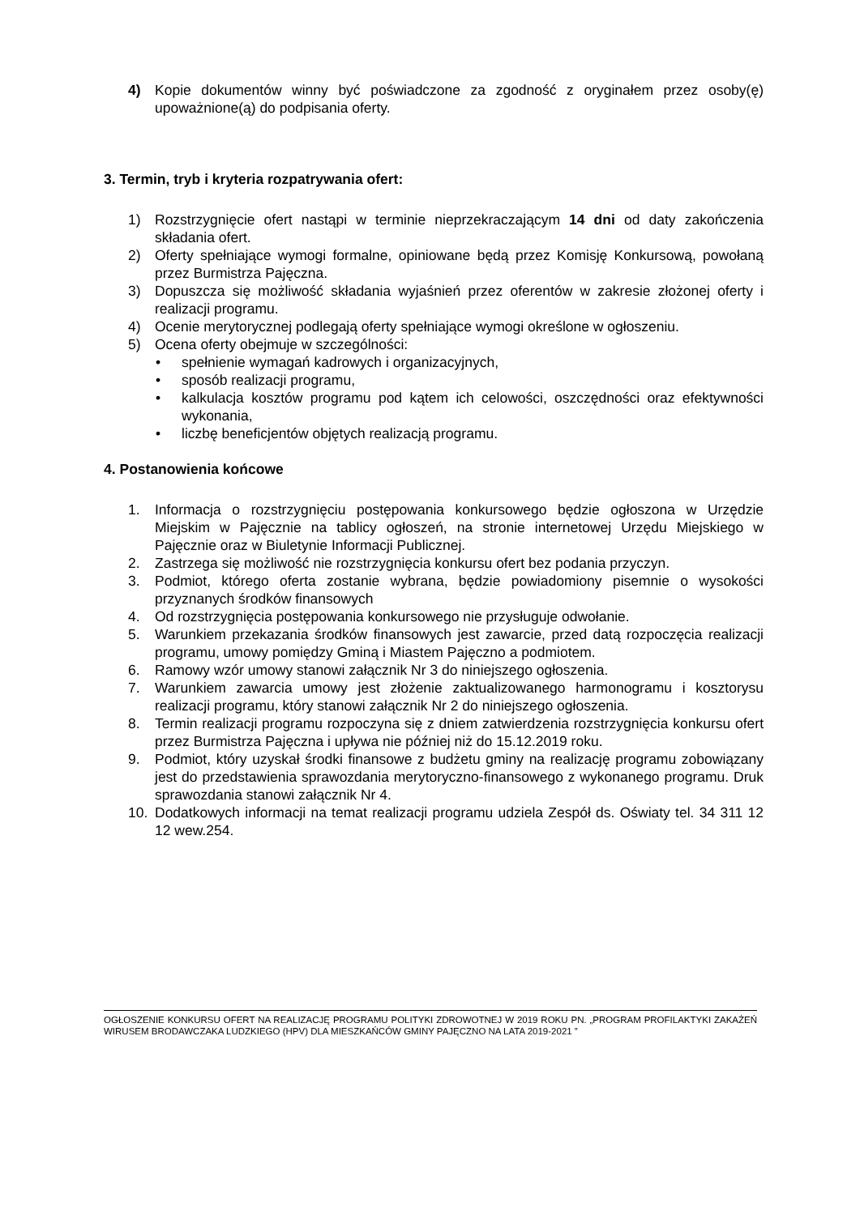4) Kopie dokumentów winny być poświadczone za zgodność z oryginałem przez osoby(ę) upoważnione(ą) do podpisania oferty.
3. Termin, tryb i kryteria rozpatrywania ofert:
1) Rozstrzygnięcie ofert nastąpi w terminie nieprzekraczającym 14 dni od daty zakończenia składania ofert.
2) Oferty spełniające wymogi formalne, opiniowane będą przez Komisję Konkursową, powołaną przez Burmistrza Pajęczna.
3) Dopuszcza się możliwość składania wyjaśnień przez oferentów w zakresie złożonej oferty i realizacji programu.
4) Ocenie merytorycznej podlegają oferty spełniające wymogi określone w ogłoszeniu.
5) Ocena oferty obejmuje w szczególności:
• spełnienie wymagań kadrowych i organizacyjnych,
• sposób realizacji programu,
• kalkulacja kosztów programu pod kątem ich celowości, oszczędności oraz efektywności wykonania,
• liczbę beneficjentów objętych realizacją programu.
4. Postanowienia końcowe
1. Informacja o rozstrzygnięciu postępowania konkursowego będzie ogłoszona w Urzędzie Miejskim w Pajęcznie na tablicy ogłoszeń, na stronie internetowej Urzędu Miejskiego w Pajęcznie oraz w Biuletynie Informacji Publicznej.
2. Zastrzega się możliwość nie rozstrzygnięcia konkursu ofert bez podania przyczyn.
3. Podmiot, którego oferta zostanie wybrana, będzie powiadomiony pisemnie o wysokości przyznanych środków finansowych
4. Od rozstrzygnięcia postępowania konkursowego nie przysługuje odwołanie.
5. Warunkiem przekazania środków finansowych jest zawarcie, przed datą rozpoczęcia realizacji programu, umowy pomiędzy Gminą i Miastem Pajęczno a podmiotem.
6. Ramowy wzór umowy stanowi załącznik Nr 3 do niniejszego ogłoszenia.
7. Warunkiem zawarcia umowy jest złożenie zaktualizowanego harmonogramu i kosztorysu realizacji programu, który stanowi załącznik Nr 2 do niniejszego ogłoszenia.
8. Termin realizacji programu rozpoczyna się z dniem zatwierdzenia rozstrzygnięcia konkursu ofert przez Burmistrza Pajęczna i upływa nie później niż do 15.12.2019 roku.
9. Podmiot, który uzyskał środki finansowe z budżetu gminy na realizację programu zobowiązany jest do przedstawienia sprawozdania merytoryczno-finansowego z wykonanego programu. Druk sprawozdania stanowi załącznik Nr 4.
10. Dodatkowych informacji na temat realizacji programu udziela Zespół ds. Oświaty tel. 34 311 12 12 wew.254.
OGŁOSZENIE KONKURSU OFERT NA REALIZACJĘ PROGRAMU POLITYKI ZDROWOTNEJ W 2019 ROKU PN. „PROGRAM PROFILAKTYKI ZAKAŻEŃ WIRUSEM BRODAWCZAKA LUDZKIEGO (HPV) DLA MIESZKAŃCÓW GMINY PAJĘCZNO NA LATA 2019-2021 ”